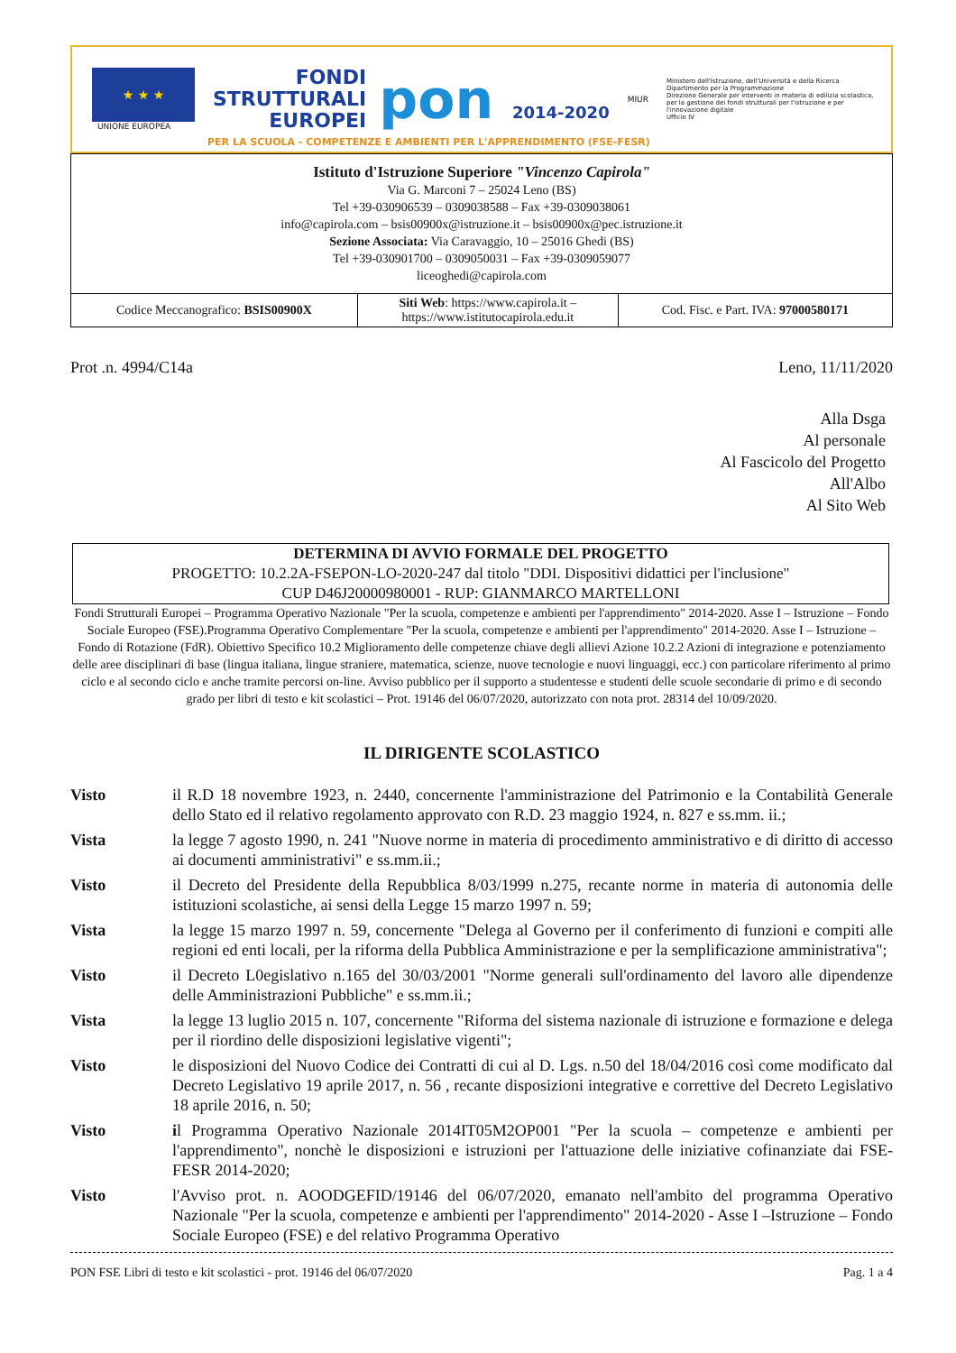★ ★ ★
UNIONE EUROPEA
FONDI
STRUTTURALI
EUROPEI
pon 2014-2020
MIUR
Ministero dell'Istruzione, dell'Università e della Ricerca
Dipartimento per la Programmazione
Direzione Generale per interventi in materia di edilizia scolastica, per la gestione dei fondi strutturali per l'istruzione e per l'innovazione digitale
Ufficio IV
PER LA SCUOLA - COMPETENZE E AMBIENTI PER L'APPRENDIMENTO (FSE-FESR)
| Istituto d'Istruzione Superiore "Vincenzo Capirola" Via G. Marconi 7 – 25024 Leno (BS) Tel +39-030906539 – 0309038588 – Fax +39-0309038061 info@capirola.com – bsis00900x@istruzione.it – bsis00900x@pec.istruzione.it Sezione Associata: Via Caravaggio, 10 – 25016 Ghedi (BS) Tel +39-030901700 – 0309050031 – Fax +39-0309059077 liceoghedi@capirola.com | | |
| Codice Meccanografico: BSIS00900X | Siti Web : https://www.capirola.it – https://www.istitutocapirola.edu.it | Cod. Fisc. e Part. IVA: 97000580171 |
Prot .n. 4994/C14a Leno, 11/11/2020
Alla Dsga
Al personale
Al Fascicolo del Progetto
All'Albo
Al Sito Web
DETERMINA DI AVVIO FORMALE DEL PROGETTO
PROGETTO: 10.2.2A-FSEPON-LO-2020-247 dal titolo "DDI. Dispositivi didattici per l'inclusione"
CUP D46J20000980001 - RUP: GIANMARCO MARTELLONI
Fondi Strutturali Europei – Programma Operativo Nazionale "Per la scuola, competenze e ambienti per l'apprendimento" 2014-2020. Asse I – Istruzione – Fondo Sociale Europeo (FSE).Programma Operativo Complementare "Per la scuola, competenze e ambienti per l'apprendimento" 2014-2020. Asse I – Istruzione – Fondo di Rotazione (FdR). Obiettivo Specifico 10.2 Miglioramento delle competenze chiave degli allievi Azione 10.2.2 Azioni di integrazione e potenziamento delle aree disciplinari di base (lingua italiana, lingue straniere, matematica, scienze, nuove tecnologie e nuovi linguaggi, ecc.) con particolare riferimento al primo ciclo e al secondo ciclo e anche tramite percorsi on-line. Avviso pubblico per il supporto a studentesse e studenti delle scuole secondarie di primo e di secondo grado per libri di testo e kit scolastici – Prot. 19146 del 06/07/2020, autorizzato con nota prot. 28314 del 10/09/2020.
IL DIRIGENTE SCOLASTICO
Visto il R.D 18 novembre 1923, n. 2440, concernente l'amministrazione del Patrimonio e la Contabilità Generale dello Stato ed il relativo regolamento approvato con R.D. 23 maggio 1924, n. 827 e ss.mm. ii.;
Vista la legge 7 agosto 1990, n. 241 "Nuove norme in materia di procedimento amministrativo e di diritto di accesso ai documenti amministrativi" e ss.mm.ii.;
Visto il Decreto del Presidente della Repubblica 8/03/1999 n.275, recante norme in materia di autonomia delle istituzioni scolastiche, ai sensi della Legge 15 marzo 1997 n. 59;
Vista la legge 15 marzo 1997 n. 59, concernente "Delega al Governo per il conferimento di funzioni e compiti alle regioni ed enti locali, per la riforma della Pubblica Amministrazione e per la semplificazione amministrativa";
Visto il Decreto L0egislativo n.165 del 30/03/2001 "Norme generali sull'ordinamento del lavoro alle dipendenze delle Amministrazioni Pubbliche" e ss.mm.ii.;
Vista la legge 13 luglio 2015 n. 107, concernente "Riforma del sistema nazionale di istruzione e formazione e delega per il riordino delle disposizioni legislative vigenti";
Visto le disposizioni del Nuovo Codice dei Contratti di cui al D. Lgs. n.50 del 18/04/2016 così come modificato dal Decreto Legislativo 19 aprile 2017, n. 56 , recante disposizioni integrative e correttive del Decreto Legislativo 18 aprile 2016, n. 50;
Visto il Programma Operativo Nazionale 2014IT05M2OP001 "Per la scuola – competenze e ambienti per l'apprendimento", nonchè le disposizioni e istruzioni per l'attuazione delle iniziative cofinanziate dai FSE- FESR 2014-2020;
Visto l'Avviso prot. n. AOODGEFID/19146 del 06/07/2020, emanato nell'ambito del programma Operativo Nazionale "Per la scuola, competenze e ambienti per l'apprendimento" 2014-2020 - Asse I –Istruzione – Fondo Sociale Europeo (FSE) e del relativo Programma Operativo
PON FSE Libri di testo e kit scolastici - prot. 19146 del 06/07/2020 Pag. 1 a 4